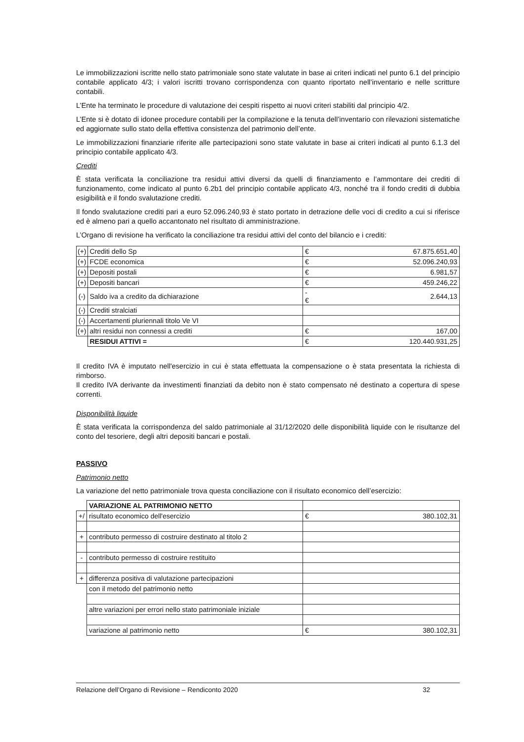Le immobilizzazioni iscritte nello stato patrimoniale sono state valutate in base ai criteri indicati nel punto 6.1 del principio contabile applicato 4/3; i valori iscritti trovano corrispondenza con quanto riportato nell’inventario e nelle scritture contabili.
L’Ente ha terminato le procedure di valutazione dei cespiti rispetto ai nuovi criteri stabiliti dal principio 4/2.
L’Ente si è dotato di idonee procedure contabili per la compilazione e la tenuta dell’inventario con rilevazioni sistematiche ed aggiornate sullo stato della effettiva consistenza del patrimonio dell’ente.
Le immobilizzazioni finanziarie riferite alle partecipazioni sono state valutate in base ai criteri indicati al punto 6.1.3 del principio contabile applicato 4/3.
Crediti
È stata verificata la conciliazione tra residui attivi diversi da quelli di finanziamento e l’ammontare dei crediti di funzionamento, come indicato al punto 6.2b1 del principio contabile applicato 4/3, nonché tra il fondo crediti di dubbia esigibilità e il fondo svalutazione crediti.
Il fondo svalutazione crediti pari a euro 52.096.240,93 è stato portato in detrazione delle voci di credito a cui si riferisce ed è almeno pari a quello accantonato nel risultato di amministrazione.
L’Organo di revisione ha verificato la conciliazione tra residui attivi del conto del bilancio e i crediti:
| (+) | Crediti dello Sp | € | 67.875.651,40 |
| (+) | FCDE economica | € | 52.096.240,93 |
| (+) | Depositi postali | € | 6.981,57 |
| (+) | Depositi bancari | € | 459.246,22 |
| (-) | Saldo iva a credito da dichiarazione | -€ | 2.644,13 |
| (-) | Crediti stralciati | | |
| (-) | Accertamenti pluriennali titolo Ve VI | | |
| (+) | altri residui non connessi a crediti | € | 167,00 |
| | RESIDUI ATTIVI = | € | 120.440.931,25 |
Il credito IVA è imputato nell'esercizio in cui è stata effettuata la compensazione o è stata presentata la richiesta di rimborso.
Il credito IVA derivante da investimenti finanziati da debito non è stato compensato né destinato a copertura di spese correnti.
Disponibilità liquide
È stata verificata la corrispondenza del saldo patrimoniale al 31/12/2020 delle disponibilità liquide con le risultanze del conto del tesoriere, degli altri depositi bancari e postali.
PASSIVO
Patrimonio netto
La variazione del netto patrimoniale trova questa conciliazione con il risultato economico dell’esercizio:
| | VARIAZIONE AL PATRIMONIO NETTO | | |
| +/ | risultato economico dell'esercizio | € | 380.102,31 |
| + | contributo permesso di costruire destinato al titolo 2 | | |
| - | contributo permesso di costruire restituito | | |
| + | differenza positiva di valutazione partecipazioni | | |
| | con il metodo del patrimonio netto | | |
| | altre variazioni per errori nello stato patrimoniale iniziale | | |
| | variazione al patrimonio netto | € | 380.102,31 |
Relazione dell’Organo di Revisione – Rendiconto 2020 32